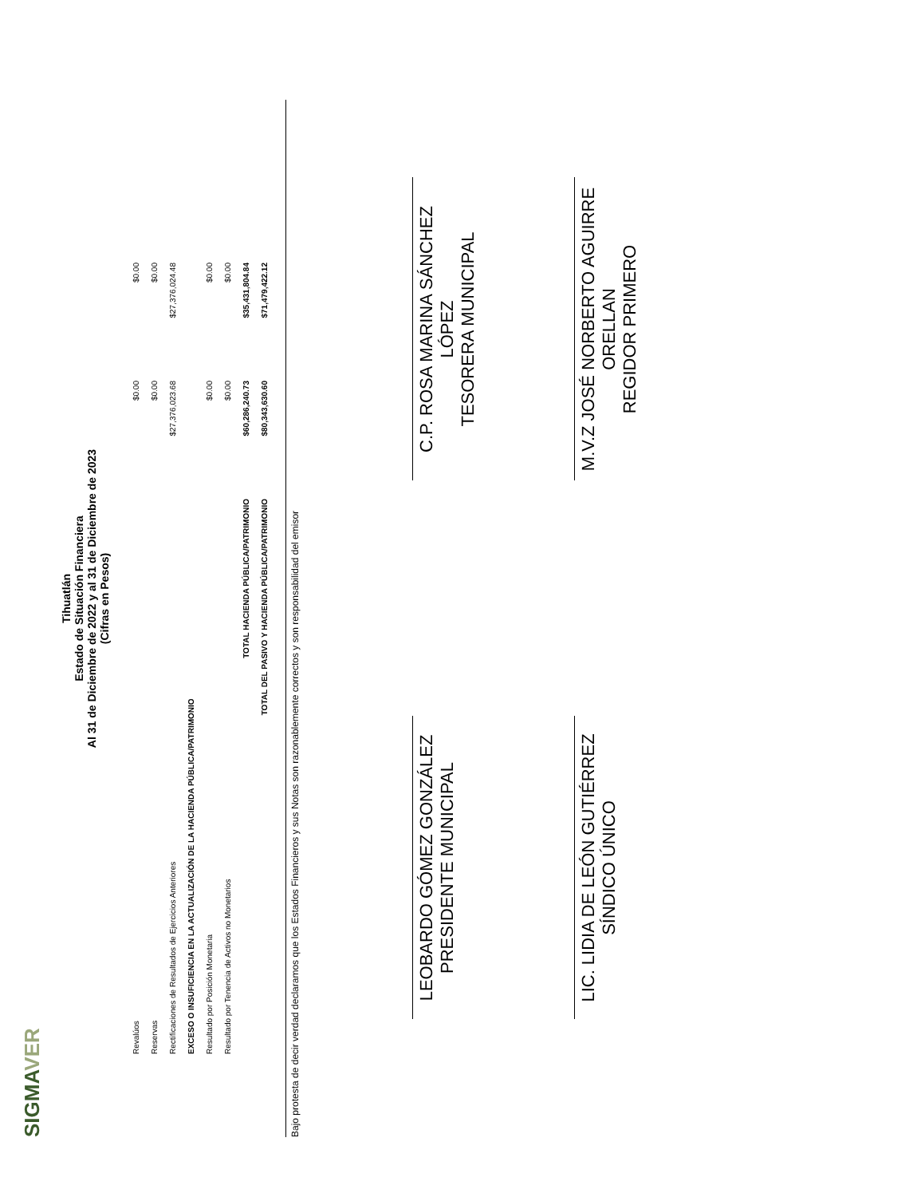SIGMAVER
Tihuatlán
Estado de Situación Financiera
Al 31 de Diciembre de 2022 y al 31 de Diciembre de 2023
(Cifras en Pesos)
| Revalúos | $0.00 | $0.00 |
| Reservas | $0.00 | $0.00 |
| Rectificaciones de Resultados de Ejercicios Anteriores | $27,376,023.68 | $27,376,024.48 |
| EXCESO O INSUFICIENCIA EN LA ACTUALIZACIÓN DE LA HACIENDA PÚBLICA/PATRIMONIO | | |
| Resultado por Posición Monetaria | $0.00 | $0.00 |
| Resultado por Tenencia de Activos no Monetarios | $0.00 | $0.00 |
| TOTAL HACIENDA PÚBLICA/PATRIMONIO | $60,286,240.73 | $35,431,804.84 |
| TOTAL DEL PASIVO Y HACIENDA PÚBLICA/PATRIMONIO | $80,343,630.60 | $71,479,422.12 |
Bajo protesta de decir verdad declaramos que los Estados Financieros y sus Notas son razonablemente correctos y son responsabilidad del emisor
LEOBARDO GÓMEZ GONZÁLEZ
PRESIDENTE MUNICIPAL
C.P. ROSA MARINA SÁNCHEZ LÓPEZ
TESORERA MUNICIPAL
LIC. LIDIA DE LEÓN GUTIÉRREZ
SÍNDICO ÚNICO
M.V.Z JOSÉ NORBERTO AGUIRRE ORELLAN
REGIDOR PRIMERO